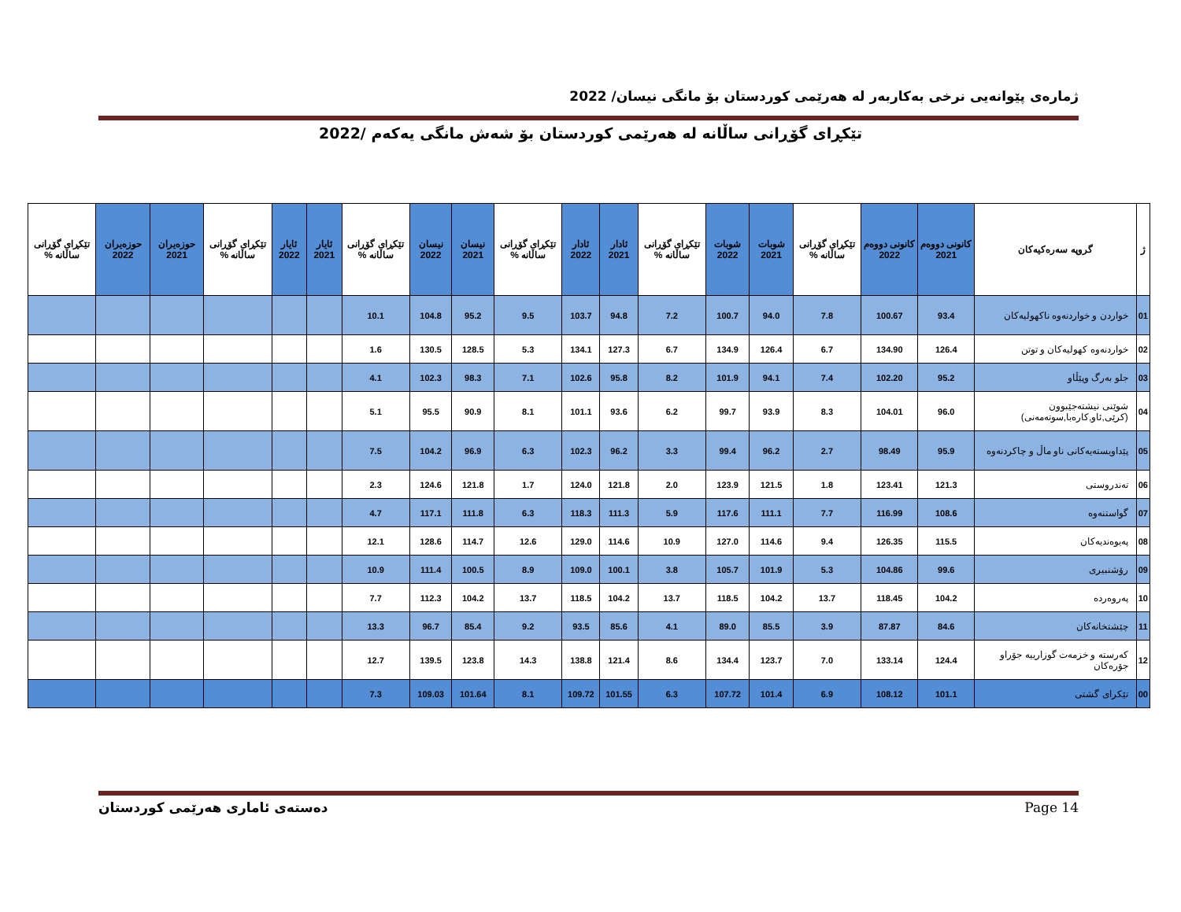ژمارەی پێوانەیی نرخی بەکاربەر لە هەرێمی کوردستان بۆ مانگی نیسان/ 2022
تێکڕای گۆڕانی ساڵانە لە هەرێمی کوردستان بۆ شەش مانگی یەکەم /2022
| ژ | گروپە سەرەکیەکان | کانونی دووەم 2021 | کانونی دووەم 2022 | تێکڕای گۆڕانی ساڵانە % | شوبات 2021 | شوبات 2022 | تێکڕای گۆڕانی ساڵانە % | ئادار 2021 | ئادار 2022 | تێکڕای گۆڕانی ساڵانە % | نیسان 2021 | نیسان 2022 | تێکڕای گۆڕانی ساڵانە % | ئایار 2021 | ئایار 2022 | تێکڕای گۆڕانی ساڵانە % | حوزەیران 2021 | حوزەیران 2022 | تێکڕای گۆڕانی ساڵانە % |
| --- | --- | --- | --- | --- | --- | --- | --- | --- | --- | --- | --- | --- | --- | --- | --- | --- | --- | --- | --- |
| 01 | خواردن و خواردنەوە ناکهولیەکان | 93.4 | 100.67 | 7.8 | 94.0 | 100.7 | 7.2 | 94.8 | 103.7 | 9.5 | 95.2 | 104.8 | 10.1 | | | | | | |
| 02 | خواردنەوە کهولیەکان و توتن | 126.4 | 134.90 | 6.7 | 126.4 | 134.9 | 6.7 | 127.3 | 134.1 | 5.3 | 128.5 | 130.5 | 1.6 | | | | | | |
| 03 | جلو بەرگ وپێڵاو | 95.2 | 102.20 | 7.4 | 94.1 | 101.9 | 8.2 | 95.8 | 102.6 | 7.1 | 98.3 | 102.3 | 4.1 | | | | | | |
| 04 | شوێنی نیشتەجێبوون (کرێی,ئاو,کارەبا,سوتەمەنی) | 96.0 | 104.01 | 8.3 | 93.9 | 99.7 | 6.2 | 93.6 | 101.1 | 8.1 | 90.9 | 95.5 | 5.1 | | | | | | |
| 05 | پێداویستەیەکانی ناو ماڵ و چاکردنەوە | 95.9 | 98.49 | 2.7 | 96.2 | 99.4 | 3.3 | 96.2 | 102.3 | 6.3 | 96.9 | 104.2 | 7.5 | | | | | | |
| 06 | تەندروستی | 121.3 | 123.41 | 1.8 | 121.5 | 123.9 | 2.0 | 121.8 | 124.0 | 1.7 | 121.8 | 124.6 | 2.3 | | | | | | |
| 07 | گواستنەوە | 108.6 | 116.99 | 7.7 | 111.1 | 117.6 | 5.9 | 111.3 | 118.3 | 6.3 | 111.8 | 117.1 | 4.7 | | | | | | |
| 08 | پەیوەندیەکان | 115.5 | 126.35 | 9.4 | 114.6 | 127.0 | 10.9 | 114.6 | 129.0 | 12.6 | 114.7 | 128.6 | 12.1 | | | | | | |
| 09 | رۆشنبیری | 99.6 | 104.86 | 5.3 | 101.9 | 105.7 | 3.8 | 100.1 | 109.0 | 8.9 | 100.5 | 111.4 | 10.9 | | | | | | |
| 10 | پەروەردە | 104.2 | 118.45 | 13.7 | 104.2 | 118.5 | 13.7 | 104.2 | 118.5 | 13.7 | 104.2 | 112.3 | 7.7 | | | | | | |
| 11 | چێشتخانەکان | 84.6 | 87.87 | 3.9 | 85.5 | 89.0 | 4.1 | 85.6 | 93.5 | 9.2 | 85.4 | 96.7 | 13.3 | | | | | | |
| 12 | کەرستە و خزمەت گوزارییە جۆراو جۆرەکان | 124.4 | 133.14 | 7.0 | 123.7 | 134.4 | 8.6 | 121.4 | 138.8 | 14.3 | 123.8 | 139.5 | 12.7 | | | | | | |
| 00 | تێکرای گشتی | 101.1 | 108.12 | 6.9 | 101.4 | 107.72 | 6.3 | 101.55 | 109.72 | 8.1 | 101.64 | 109.03 | 7.3 | | | | | | |
دەستەی ئاماری هەرێمی کوردستان Page 14